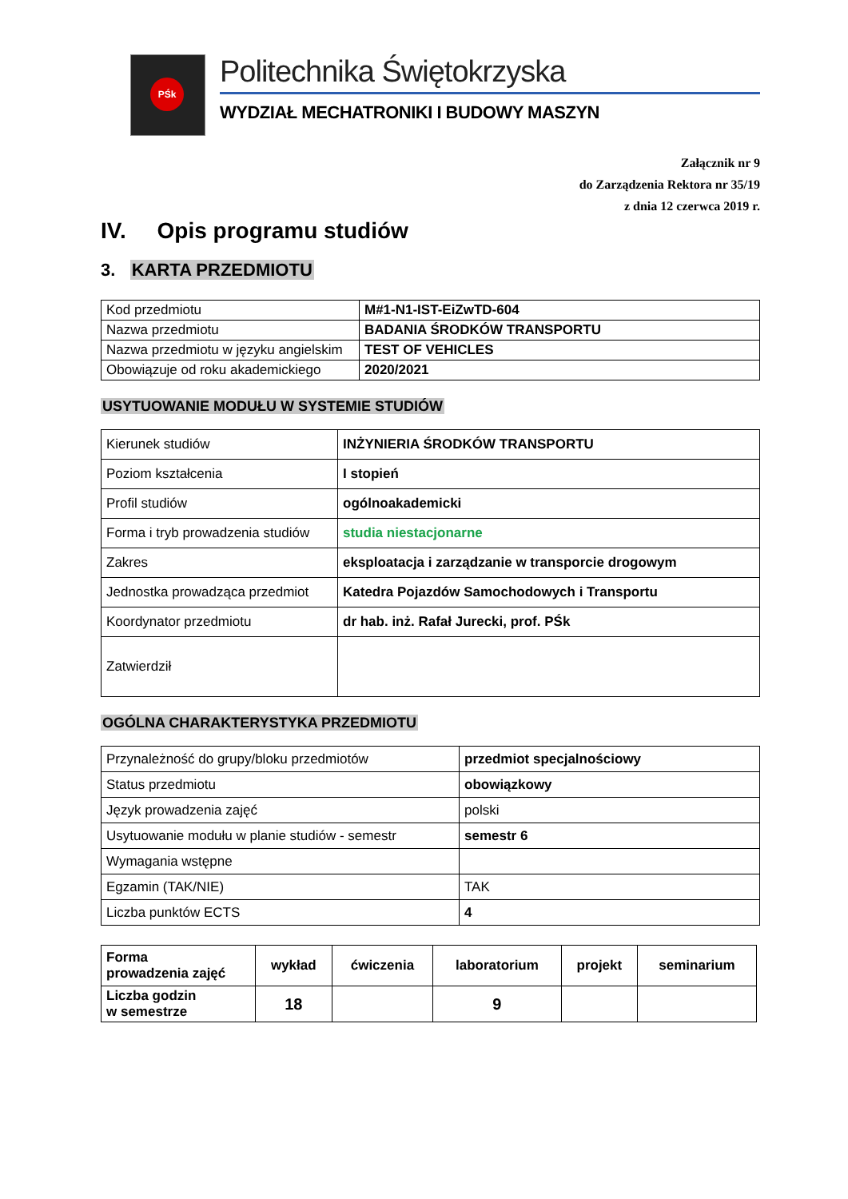PŚk
Politechnika Świętokrzyska
WYDZIAŁ MECHATRONIKI I BUDOWY MASZYN
Załącznik nr 9
do Zarządzenia Rektora nr 35/19
z dnia 12 czerwca 2019 r.
IV. Opis programu studiów
3. KARTA PRZEDMIOTU
| Kod przedmiotu | M#1-N1-IST-EiZwTD-604 |
| Nazwa przedmiotu | BADANIA ŚRODKÓW TRANSPORTU |
| Nazwa przedmiotu w języku angielskim | TEST OF VEHICLES |
| Obowiązuje od roku akademickiego | 2020/2021 |
USYTUOWANIE MODUŁU W SYSTEMIE STUDIÓW
| Kierunek studiów | INŻYNIERIA ŚRODKÓW TRANSPORTU |
| Poziom kształcenia | I stopień |
| Profil studiów | ogólnoakademicki |
| Forma i tryb prowadzenia studiów | studia niestacjonarne |
| Zakres | eksploatacja i zarządzanie w transporcie drogowym |
| Jednostka prowadząca przedmiot | Katedra Pojazdów Samochodowych i Transportu |
| Koordynator przedmiotu | dr hab. inż. Rafał Jurecki, prof. PŚk |
| Zatwierdził | |
OGÓLNA CHARAKTERYSTYKA PRZEDMIOTU
| Przynależność do grupy/bloku przedmiotów | przedmiot specjalnościowy |
| Status przedmiotu | obowiązkowy |
| Język prowadzenia zajęć | polski |
| Usytuowanie modułu w planie studiów - semestr | semestr 6 |
| Wymagania wstępne | |
| Egzamin (TAK/NIE) | TAK |
| Liczba punktów ECTS | 4 |
| Forma prowadzenia zajęć | wykład | ćwiczenia | laboratorium | projekt | seminarium |
| Liczba godzin w semestrze | 18 | | 9 | | |